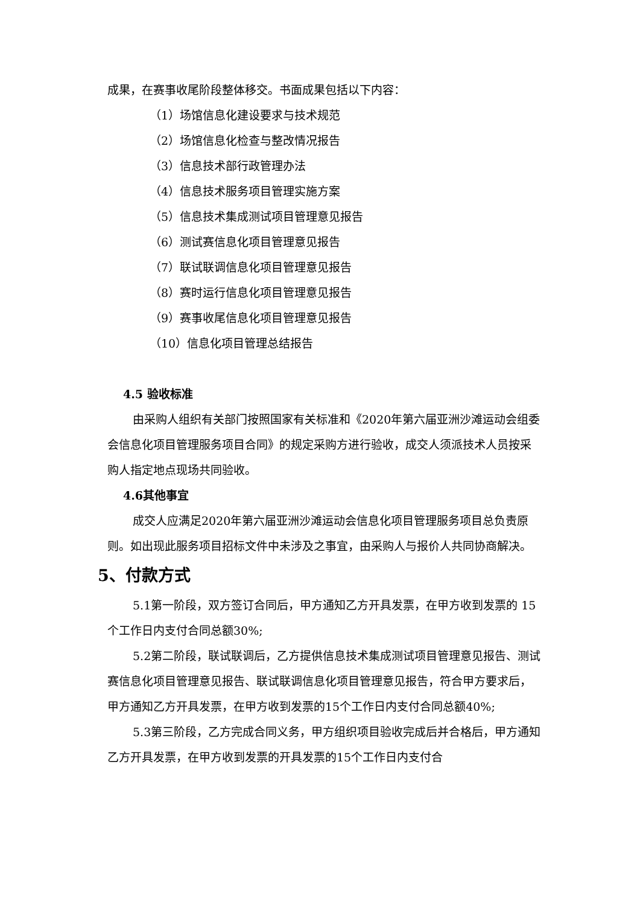成果，在赛事收尾阶段整体移交。书面成果包括以下内容：
（1）场馆信息化建设要求与技术规范
（2）场馆信息化检查与整改情况报告
（3）信息技术部行政管理办法
（4）信息技术服务项目管理实施方案
（5）信息技术集成测试项目管理意见报告
（6）测试赛信息化项目管理意见报告
（7）联试联调信息化项目管理意见报告
（8）赛时运行信息化项目管理意见报告
（9）赛事收尾信息化项目管理意见报告
（10）信息化项目管理总结报告
4.5 验收标准
由采购人组织有关部门按照国家有关标准和《2020年第六届亚洲沙滩运动会组委会信息化项目管理服务项目合同》的规定采购方进行验收，成交人须派技术人员按采购人指定地点现场共同验收。
4.6其他事宜
成交人应满足2020年第六届亚洲沙滩运动会信息化项目管理服务项目总负责原则。如出现此服务项目招标文件中未涉及之事宜，由采购人与报价人共同协商解决。
5、付款方式
5.1第一阶段，双方签订合同后，甲方通知乙方开具发票，在甲方收到发票的 15 个工作日内支付合同总额30%;
5.2第二阶段，联试联调后，乙方提供信息技术集成测试项目管理意见报告、测试赛信息化项目管理意见报告、联试联调信息化项目管理意见报告，符合甲方要求后，甲方通知乙方开具发票，在甲方收到发票的15个工作日内支付合同总额40%;
5.3第三阶段，乙方完成合同义务，甲方组织项目验收完成后并合格后，甲方通知乙方开具发票，在甲方收到发票的开具发票的15个工作日内支付合